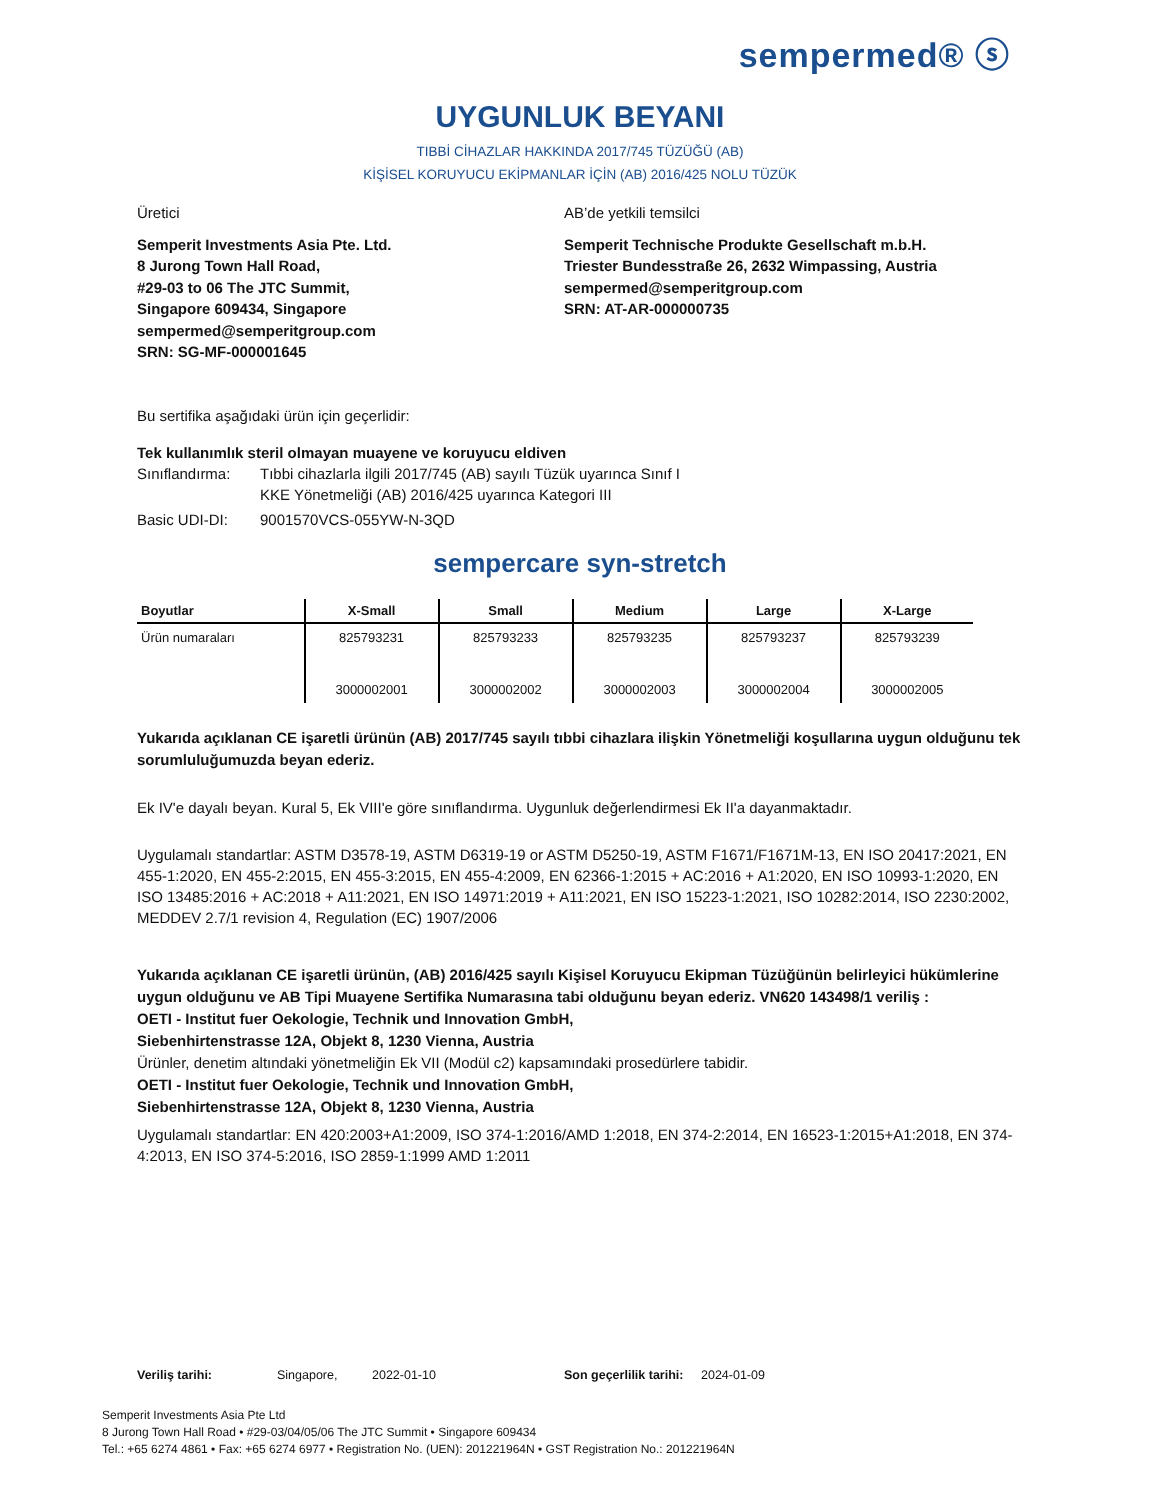sempermed® ⓢ
UYGUNLUK BEYANI
TIBBİ CİHAZLAR HAKKINDA 2017/745 TÜZÜĞÜ (AB)
KİŞİSEL KORUYUCU EKİPMANLAR İÇİN (AB) 2016/425 NOLU TÜZÜK
Üretici
Semperit Investments Asia Pte. Ltd.
8 Jurong Town Hall Road,
#29-03 to 06 The JTC Summit,
Singapore 609434, Singapore
sempermed@semperitgroup.com
SRN: SG-MF-000001645
AB’de yetkili temsilci
Semperit Technische Produkte Gesellschaft m.b.H.
Triester Bundesstraße 26, 2632 Wimpassing, Austria
sempermed@semperitgroup.com
SRN: AT-AR-000000735
Bu sertifika aşağıdaki ürün için geçerlidir:
Tek kullanımlık steril olmayan muayene ve koruyucu eldiven
Sınıflandırma: Tıbbi cihazlarla ilgili 2017/745 (AB) sayılı Tüzük uyarınca Sınıf I
KKE Yönetmeliği (AB) 2016/425 uyarınca Kategori III
Basic UDI-DI: 9001570VCS-055YW-N-3QD
sempercare syn-stretch
| Boyutlar | X-Small | Small | Medium | Large | X-Large |
| --- | --- | --- | --- | --- | --- |
| Ürün numaraları | 825793231 | 825793233 | 825793235 | 825793237 | 825793239 |
| | 3000002001 | 3000002002 | 3000002003 | 3000002004 | 3000002005 |
Yukarıda açıklanan CE işaretli ürünün (AB) 2017/745 sayılı tıbbi cihazlara ilişkin Yönetmeliği koşullarına uygun olduğunu tek sorumluluğumuzda beyan ederiz.
Ek IV'e dayalı beyan. Kural 5, Ek VIII'e göre sınıflandırma. Uygunluk değerlendirmesi Ek II'a dayanmaktadır.
Uygulamalı standartlar: ASTM D3578-19, ASTM D6319-19 or ASTM D5250-19, ASTM F1671/F1671M-13, EN ISO 20417:2021, EN 455-1:2020, EN 455-2:2015, EN 455-3:2015, EN 455-4:2009, EN 62366-1:2015 + AC:2016 + A1:2020, EN ISO 10993-1:2020, EN ISO 13485:2016 + AC:2018 + A11:2021, EN ISO 14971:2019 + A11:2021, EN ISO 15223-1:2021, ISO 10282:2014, ISO 2230:2002, MEDDEV 2.7/1 revision 4, Regulation (EC) 1907/2006
Yukarıda açıklanan CE işaretli ürünün, (AB) 2016/425 sayılı Kişisel Koruyucu Ekipman Tüzüğünün belirleyici hükümlerine uygun olduğunu ve AB Tipi Muayene Sertifika Numarasına tabi olduğunu beyan ederiz. VN620 143498/1 veriliş :
OETI - Institut fuer Oekologie, Technik und Innovation GmbH,
Siebenhirtenstrasse 12A, Objekt 8, 1230 Vienna, Austria
Ürünler, denetim altındaki yönetmeliğin Ek VII (Modül c2) kapsamındaki prosedürlere tabidir.
OETI - Institut fuer Oekologie, Technik und Innovation GmbH,
Siebenhirtenstrasse 12A, Objekt 8, 1230 Vienna, Austria
Uygulamalı standartlar: EN 420:2003+A1:2009, ISO 374-1:2016/AMD 1:2018, EN 374-2:2014, EN 16523-1:2015+A1:2018, EN 374-4:2013, EN ISO 374-5:2016, ISO 2859-1:1999 AMD 1:2011
Veriliş tarihi: Singapore, 2022-01-10 Son geçerlilik tarihi: 2024-01-09
Semperit Investments Asia Pte Ltd
8 Jurong Town Hall Road • #29-03/04/05/06 The JTC Summit • Singapore 609434
Tel.: +65 6274 4861 • Fax: +65 6274 6977 • Registration No. (UEN): 201221964N • GST Registration No.: 201221964N